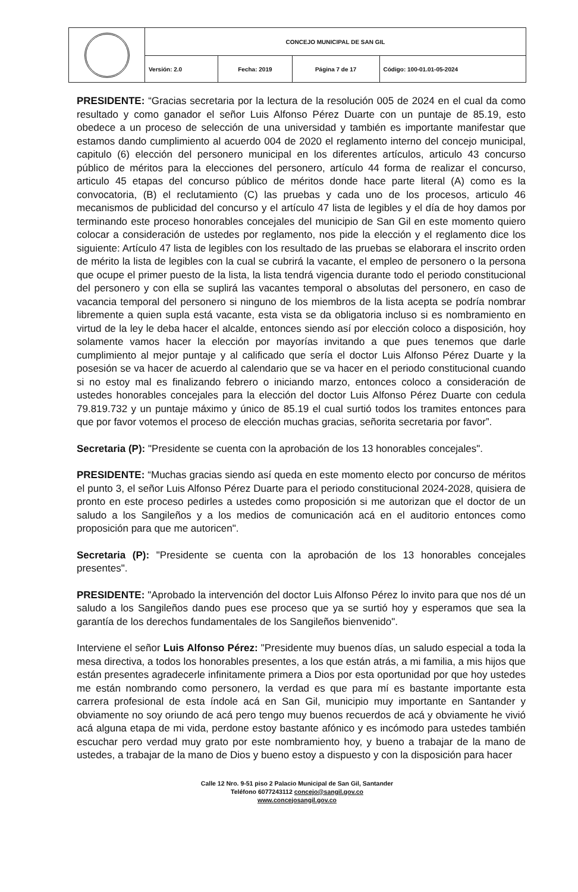| | CONCEJO MUNICIPAL DE SAN GIL | | | |
| | Versión: 2.0 | Fecha: 2019 | Página 7 de 17 | Código: 100-01.01-05-2024 |
PRESIDENTE: “Gracias secretaria por la lectura de la resolución 005 de 2024 en el cual da como resultado y como ganador el señor Luis Alfonso Pérez Duarte con un puntaje de 85.19, esto obedece a un proceso de selección de una universidad y también es importante manifestar que estamos dando cumplimiento al acuerdo 004 de 2020 el reglamento interno del concejo municipal, capitulo (6) elección del personero municipal en los diferentes artículos, articulo 43 concurso público de méritos para la elecciones del personero, artículo 44 forma de realizar el concurso, articulo 45 etapas del concurso público de méritos donde hace parte literal (A) como es la convocatoria, (B) el reclutamiento (C) las pruebas y cada uno de los procesos, articulo 46 mecanismos de publicidad del concurso y el artículo 47 lista de legibles y el día de hoy damos por terminando este proceso honorables concejales del municipio de San Gil en este momento quiero colocar a consideración de ustedes por reglamento, nos pide la elección y el reglamento dice los siguiente: Artículo 47 lista de legibles con los resultado de las pruebas se elaborara el inscrito orden de mérito la lista de legibles con la cual se cubrirá la vacante, el empleo de personero o la persona que ocupe el primer puesto de la lista, la lista tendrá vigencia durante todo el periodo constitucional del personero y con ella se suplirá las vacantes temporal o absolutas del personero, en caso de vacancia temporal del personero si ninguno de los miembros de la lista acepta se podría nombrar libremente a quien supla está vacante, esta vista se da obligatoria incluso si es nombramiento en virtud de la ley le deba hacer el alcalde, entonces siendo así por elección coloco a disposición, hoy solamente vamos hacer la elección por mayorías invitando a que pues tenemos que darle cumplimiento al mejor puntaje y al calificado que sería el doctor Luis Alfonso Pérez Duarte y la posesión se va hacer de acuerdo al calendario que se va hacer en el periodo constitucional cuando si no estoy mal es finalizando febrero o iniciando marzo, entonces coloco a consideración de ustedes honorables concejales para la elección del doctor Luis Alfonso Pérez Duarte con cedula 79.819.732 y un puntaje máximo y único de 85.19 el cual surtió todos los tramites entonces para que por favor votemos el proceso de elección muchas gracias, señorita secretaria por favor”.
Secretaria (P): "Presidente se cuenta con la aprobación de los 13 honorables concejales".
PRESIDENTE: “Muchas gracias siendo así queda en este momento electo por concurso de méritos el punto 3, el señor Luis Alfonso Pérez Duarte para el periodo constitucional 2024-2028, quisiera de pronto en este proceso pedirles a ustedes como proposición si me autorizan que el doctor de un saludo a los Sangileños y a los medios de comunicación acá en el auditorio entonces como proposición para que me autoricen".
Secretaria (P): "Presidente se cuenta con la aprobación de los 13 honorables concejales presentes".
PRESIDENTE: "Aprobado la intervención del doctor Luis Alfonso Pérez lo invito para que nos dé un saludo a los Sangileños dando pues ese proceso que ya se surtió hoy y esperamos que sea la garantía de los derechos fundamentales de los Sangileños bienvenido".
Interviene el señor Luis Alfonso Pérez: "Presidente muy buenos días, un saludo especial a toda la mesa directiva, a todos los honorables presentes, a los que están atrás, a mi familia, a mis hijos que están presentes agradecerle infinitamente primera a Dios por esta oportunidad por que hoy ustedes me están nombrando como personero, la verdad es que para mí es bastante importante esta carrera profesional de esta índole acá en San Gil, municipio muy importante en Santander y obviamente no soy oriundo de acá pero tengo muy buenos recuerdos de acá y obviamente he vivió acá alguna etapa de mi vida, perdone estoy bastante afónico y es incómodo para ustedes también escuchar pero verdad muy grato por este nombramiento hoy, y bueno a trabajar de la mano de ustedes, a trabajar de la mano de Dios y bueno estoy a dispuesto y con la disposición para hacer
Calle 12 Nro. 9-51 piso 2 Palacio Municipal de San Gil, Santander
Teléfono 6077243112 concejo@sangil.gov.co
www.concejosangil.gov.co